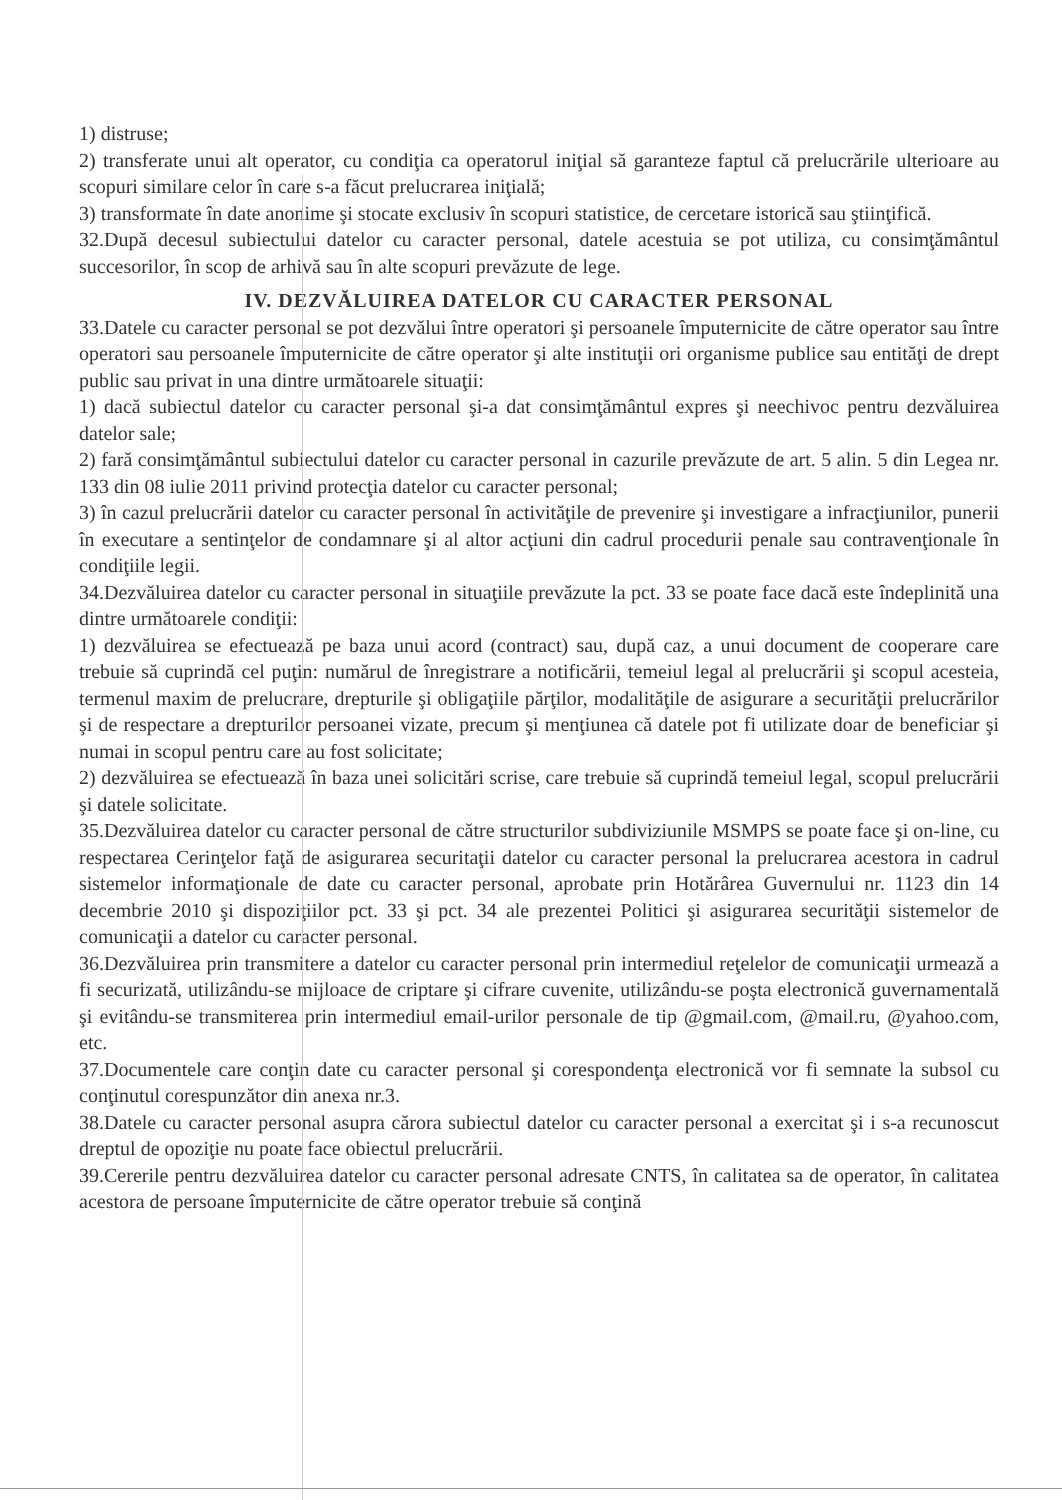1) distruse;
2) transferate unui alt operator, cu condiţia ca operatorul iniţial să garanteze faptul că prelucrările ulterioare au scopuri similare celor în care s-a făcut prelucrarea iniţială;
3) transformate în date anonime şi stocate exclusiv în scopuri statistice, de cercetare istorică sau ştiinţifică.
32.După decesul subiectului datelor cu caracter personal, datele acestuia se pot utiliza, cu consimţământul succesorilor, în scop de arhivă sau în alte scopuri prevăzute de lege.
IV. DEZVĂLUIREA DATELOR CU CARACTER PERSONAL
33.Datele cu caracter personal se pot dezvălui între operatori şi persoanele împuternicite de către operator sau între operatori sau persoanele împuternicite de către operator şi alte instituţii ori organisme publice sau entităţi de drept public sau privat in una dintre următoarele situaţii:
1) dacă subiectul datelor cu caracter personal şi-a dat consimţământul expres şi neechivoc pentru dezvăluirea datelor sale;
2) fară consimţământul subiectului datelor cu caracter personal in cazurile prevăzute de art. 5 alin. 5 din Legea nr. 133 din 08 iulie 2011 privind protecţia datelor cu caracter personal;
3) în cazul prelucrării datelor cu caracter personal în activităţile de prevenire şi investigare a infracţiunilor, punerii în executare a sentinţelor de condamnare şi al altor acţiuni din cadrul procedurii penale sau contravenţionale în condiţiile legii.
34.Dezvăluirea datelor cu caracter personal in situaţiile prevăzute la pct. 33 se poate face dacă este îndeplinită una dintre următoarele condiţii:
1) dezvăluirea se efectuează pe baza unui acord (contract) sau, după caz, a unui document de cooperare care trebuie să cuprindă cel puţin: numărul de înregistrare a notificării, temeiul legal al prelucrării şi scopul acesteia, termenul maxim de prelucrare, drepturile şi obligaţiile părţilor, modalităţile de asigurare a securităţii prelucrărilor şi de respectare a drepturilor persoanei vizate, precum şi menţiunea că datele pot fi utilizate doar de beneficiar şi numai in scopul pentru care au fost solicitate;
2) dezvăluirea se efectuează în baza unei solicitări scrise, care trebuie să cuprindă temeiul legal, scopul prelucrării şi datele solicitate.
35.Dezvăluirea datelor cu caracter personal de către structurilor subdiviziunile MSMPS se poate face şi on-line, cu respectarea Cerinţelor faţă de asigurarea securitaţii datelor cu caracter personal la prelucrarea acestora in cadrul sistemelor informaţionale de date cu caracter personal, aprobate prin Hotărârea Guvernului nr. 1123 din 14 decembrie 2010 şi dispoziţiilor pct. 33 şi pct. 34 ale prezentei Politici şi asigurarea securităţii sistemelor de comunicaţii a datelor cu caracter personal.
36.Dezvăluirea prin transmitere a datelor cu caracter personal prin intermediul reţelelor de comunicaţii urmează a fi securizată, utilizându-se mijloace de criptare şi cifrare cuvenite, utilizându-se poşta electronică guvernamentală şi evitându-se transmiterea prin intermediul email-urilor personale de tip @gmail.com, @mail.ru, @yahoo.com, etc.
37.Documentele care conţin date cu caracter personal şi corespondenţa electronică vor fi semnate la subsol cu conţinutul corespunzător din anexa nr.3.
38.Datele cu caracter personal asupra cărora subiectul datelor cu caracter personal a exercitat şi i s-a recunoscut dreptul de opoziţie nu poate face obiectul prelucrării.
39.Cererile pentru dezvăluirea datelor cu caracter personal adresate CNTS, în calitatea sa de operator, în calitatea acestora de persoane împuternicite de către operator trebuie să conţină